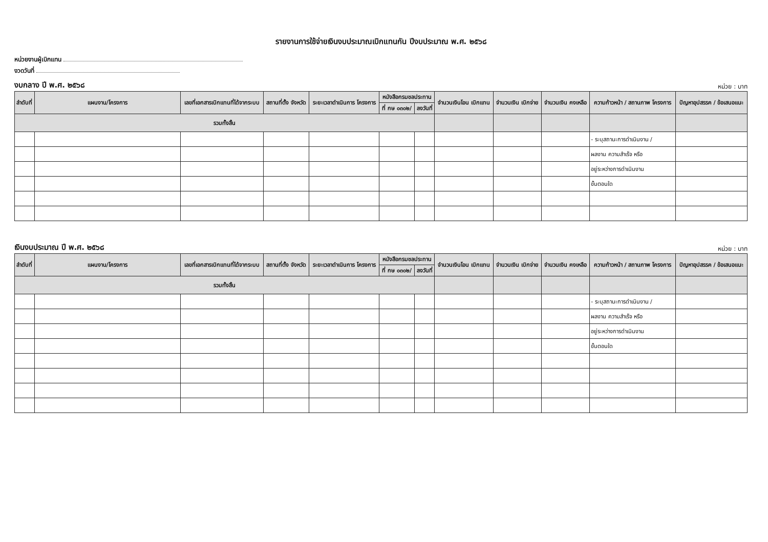รายงานการใช้จ่ายเงินงบประมาณเบิกแทนกัน ปีงบประมาณ พ.ศ. ๒๕๖๘
หน่วยงานผู้เบิกแทน
งวดวันที่
งบกลาง ปี พ.ศ. ๒๕๖๘ หน่วย : บาท
| ลำดับที่ | แผนงาน/โครงการ | เลขที่เอกสารเบิกแทนที่ได้จากระบบ | สถานที่ตั้ง จังหวัด | ระยะเวลาดำเนินการ โครงการ | หนังสือกรมชลประทาน | | จำนวนเงินโอน เบิกแทน | จำนวนเงิน เบิกจ่าย | จำนวนเงิน คงเหลือ | ความก้าวหน้า / สถานภาพ โครงการ | ปัญหาอุปสรรค / ข้อเสนอแนะ |
| --- | --- | --- | --- | --- | --- | --- | --- | --- | --- | --- | --- |
| | | | | | ที่ กษ ๐๓๐๒/ | ลงวันที่ | | | | | |
| รวมทั้งสิ้น | | | | | | | | | | | |
| | | | | | | | | | | - ระบุสถานะการดำเนินงาน / | |
| | | | | | | | | | | ผลงาน ความสำเร็จ หรือ | |
| | | | | | | | | | | อยู่ระหว่างการดำเนินงาน | |
| | | | | | | | | | | ขั้นตอนใด | |
เงินงบประมาณ ปี พ.ศ. ๒๕๖๘ หน่วย : บาท
| ลำดับที่ | แผนงาน/โครงการ | เลขที่เอกสารเบิกแทนที่ได้จากระบบ | สถานที่ตั้ง จังหวัด | ระยะเวลาดำเนินการ โครงการ | หนังสือกรมชลประทาน | | จำนวนเงินโอน เบิกแทน | จำนวนเงิน เบิกจ่าย | จำนวนเงิน คงเหลือ | ความก้าวหน้า / สถานภาพ โครงการ | ปัญหาอุปสรรค / ข้อเสนอแนะ |
| --- | --- | --- | --- | --- | --- | --- | --- | --- | --- | --- | --- |
| | | | | | ที่ กษ ๐๓๐๒/ | ลงวันที่ | | | | | |
| รวมทั้งสิ้น | | | | | | | | | | | |
| | | | | | | | | | | - ระบุสถานะการดำเนินงาน / | |
| | | | | | | | | | | ผลงาน ความสำเร็จ หรือ | |
| | | | | | | | | | | อยู่ระหว่างการดำเนินงาน | |
| | | | | | | | | | | ขั้นตอนใด | |